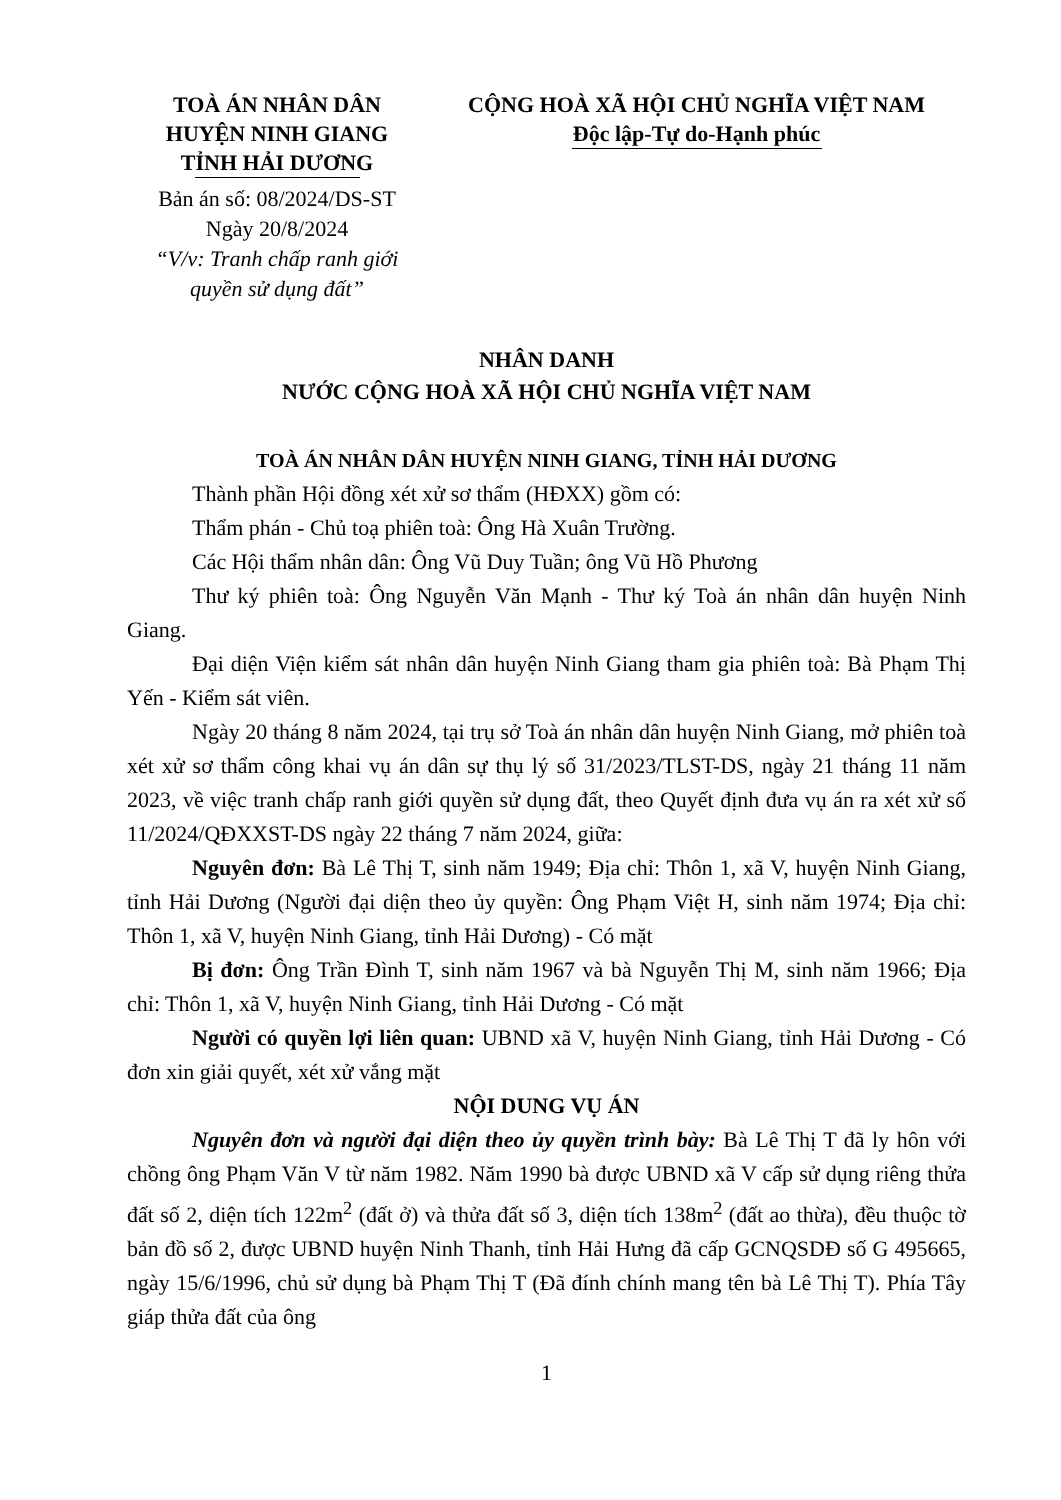TOÀ ÁN NHÂN DÂN
HUYỆN NINH GIANG
TỈNH HẢI DƯƠNG
Bản án số: 08/2024/DS-ST
Ngày 20/8/2024
“V/v: Tranh chấp ranh giới quyền sử dụng đất”
CỘNG HOÀ XÃ HỘI CHỦ NGHĨA VIỆT NAM
Độc lập-Tự do-Hạnh phúc
NHÂN DANH
NƯỚC CỘNG HOÀ XÃ HỘI CHỦ NGHĨA VIỆT NAM
TOÀ ÁN NHÂN DÂN HUYỆN NINH GIANG, TỈNH HẢI DƯƠNG
Thành phần Hội đồng xét xử sơ thẩm (HĐXX) gồm có:
Thẩm phán - Chủ toạ phiên toà: Ông Hà Xuân Trường.
Các Hội thẩm nhân dân: Ông Vũ Duy Tuần; ông Vũ Hồ Phương
Thư ký phiên toà: Ông Nguyễn Văn Mạnh - Thư ký Toà án nhân dân huyện Ninh Giang.
Đại diện Viện kiểm sát nhân dân huyện Ninh Giang tham gia phiên toà: Bà Phạm Thị Yến - Kiểm sát viên.
Ngày 20 tháng 8 năm 2024, tại trụ sở Toà án nhân dân huyện Ninh Giang, mở phiên toà xét xử sơ thẩm công khai vụ án dân sự thụ lý số 31/2023/TLST-DS, ngày 21 tháng 11 năm 2023, về việc tranh chấp ranh giới quyền sử dụng đất, theo Quyết định đưa vụ án ra xét xử số 11/2024/QĐXXST-DS ngày 22 tháng 7 năm 2024, giữa:
Nguyên đơn: Bà Lê Thị T, sinh năm 1949; Địa chỉ: Thôn 1, xã V, huyện Ninh Giang, tỉnh Hải Dương (Người đại diện theo ủy quyền: Ông Phạm Việt H, sinh năm 1974; Địa chỉ: Thôn 1, xã V, huyện Ninh Giang, tỉnh Hải Dương) - Có mặt
Bị đơn: Ông Trần Đình T, sinh năm 1967 và bà Nguyễn Thị M, sinh năm 1966; Địa chỉ: Thôn 1, xã V, huyện Ninh Giang, tỉnh Hải Dương - Có mặt
Người có quyền lợi liên quan: UBND xã V, huyện Ninh Giang, tỉnh Hải Dương - Có đơn xin giải quyết, xét xử vắng mặt
NỘI DUNG VỤ ÁN
Nguyên đơn và người đại diện theo ủy quyền trình bày: Bà Lê Thị T đã ly hôn với chồng ông Phạm Văn V từ năm 1982. Năm 1990 bà được UBND xã V cấp sử dụng riêng thửa đất số 2, diện tích 122m<sup>2</sup> (đất ở) và thửa đất số 3, diện tích 138m<sup>2</sup> (đất ao thừa), đều thuộc tờ bản đồ số 2, được UBND huyện Ninh Thanh, tỉnh Hải Hưng đã cấp GCNQSDĐ số G 495665, ngày 15/6/1996, chủ sử dụng bà Phạm Thị T (Đã đính chính mang tên bà Lê Thị T). Phía Tây giáp thửa đất của ông
1